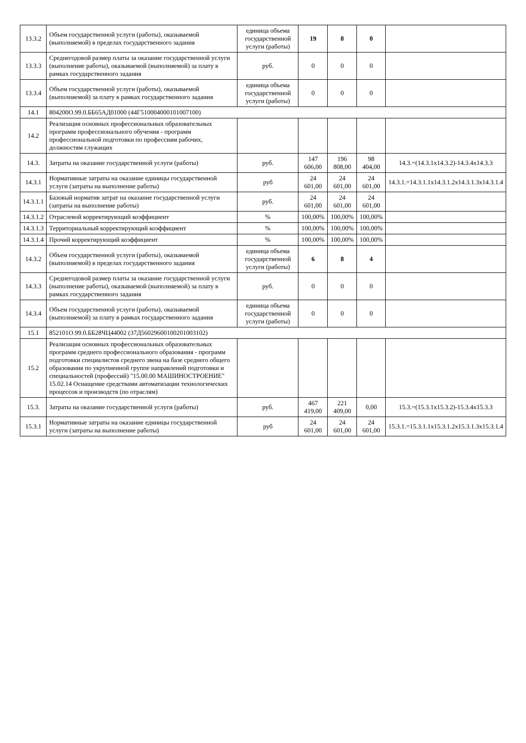| 13.3.2 | Объем государственной услуги (работы), оказываемой (выполняемой) в пределах государственного задания | единица объема государственной услуги (работы) | 19 | 8 | 0 | |
| 13.3.3 | Среднегодовой размер платы за оказание государственной услуги (выполнение работы), оказываемой (выполняемой) за плату в рамках государственного задания | руб. | 0 | 0 | 0 | |
| 13.3.4 | Объем государственной услуги (работы), оказываемой (выполняемой) за плату в рамках государственного задания | единица объема государственной услуги (работы) | 0 | 0 | 0 | |
| 14.1 | 804200О.99.0.ББ65АД01000 (44Г51000400010100710​0) | | | | | |
| 14.2 | Реализация основных профессиональных образовательных программ профессионального обучения - программ профессиональной подготовки по профессиям рабочих, должностям служащих | | | | | |
| 14.3. | Затраты на оказание государственной услуги (работы) | руб. | 147 606,00 | 196 808,00 | 98 404,00 | 14.3.=(14.3.1х14.3.2)-14.3.4х14.3.3 |
| 14.3.1 | Нормативные затраты на оказание единицы государственной услуги (затраты на выполнение работы) | руб | 24 601,00 | 24 601,00 | 24 601,00 | 14.3.1.=14.3.1.1х14.3.1.2х14.3.1.3х14.3.1.4 |
| 14.3.1.1 | Базовый норматив затрат на оказание государственной услуги (затраты на выполнение работы) | руб. | 24 601,00 | 24 601,00 | 24 601,00 | |
| 14.3.1.2 | Отраслевой корректирующий коэффициент | % | 100,00% | 100,00% | 100,00% | |
| 14.3.1.3 | Территориальный корректирующий коэффициент | % | 100,00% | 100,00% | 100,00% | |
| 14.3.1.4 | Прочий корректирующий коэффициент | % | 100,00% | 100,00% | 100,00% | |
| 14.3.2 | Объем государственной услуги (работы), оказываемой (выполняемой) в пределах государственного задания | единица объема государственной услуги (работы) | 6 | 8 | 4 | |
| 14.3.3 | Среднегодовой размер платы за оказание государственной услуги (выполнение работы), оказываемой (выполняемой) за плату в рамках государственного задания | руб. | 0 | 0 | 0 | |
| 14.3.4 | Объем государственной услуги (работы), оказываемой (выполняемой) за плату в рамках государственного задания | единица объема государственной услуги (работы) | 0 | 0 | 0 | |
| 15.1 | 852101О.99.0.ББ28ЧЦ44002 (37Д56029600100201003102) | | | | | |
| 15.2 | Реализация основных профессиональных образовательных программ среднего профессионального образования - программ подготовки специалистов среднего звена на базе среднего общего образования по укрупненной группе направлений подготовки и специальностей (профессий) "15.00.00 МАШИНОСТРОЕНИЕ" 15.02.14 Оснащение средствами автоматизации технологических процессов и производств (по отраслям) | | | | | |
| 15.3. | Затраты на оказание государственной услуги (работы) | руб. | 467 419,00 | 221 409,00 | 0,00 | 15.3.=(15.3.1х15.3.2)-15.3.4х15.3.3 |
| 15.3.1 | Нормативные затраты на оказание единицы государственной услуги (затраты на выполнение работы) | руб | 24 601,00 | 24 601,00 | 24 601,00 | 15.3.1.=15.3.1.1х15.3.1.2х15.3.1.3х15.3.1.4 |